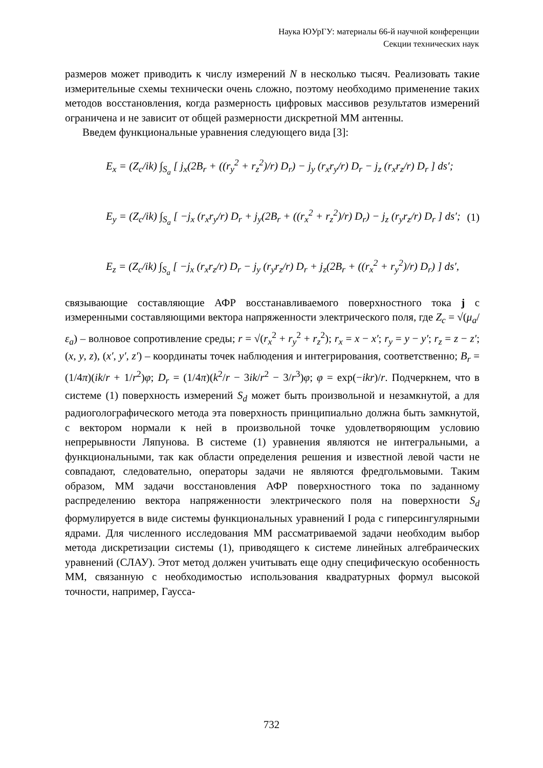Наука ЮУрГУ: материалы 66-й научной конференции
Секции технических наук
размеров может приводить к числу измерений N в несколько тысяч. Реализовать такие измерительные схемы технически очень сложно, поэтому необходимо применение таких методов восстановления, когда размерность цифровых массивов результатов измерений ограничена и не зависит от общей размерности дискретной ММ антенны.
Введем функциональные уравнения следующего вида [3]:
E<sub>x</sub> = (Z<sub>c</sub>/ik) ∫<sub>S<sub>a</sub></sub> [ j<sub>x</sub>(2B<sub>r</sub> + ((r<sub>y</sub><sup>2</sup> + r<sub>z</sub><sup>2</sup>)/r) D<sub>r</sub>) − j<sub>y</sub> (r<sub>x</sub>r<sub>y</sub>/r) D<sub>r</sub> − j<sub>z</sub> (r<sub>x</sub>r<sub>z</sub>/r) D<sub>r</sub> ] ds′;
E<sub>y</sub> = (Z<sub>c</sub>/ik) ∫<sub>S<sub>a</sub></sub> [ −j<sub>x</sub> (r<sub>x</sub>r<sub>y</sub>/r) D<sub>r</sub> + j<sub>y</sub>(2B<sub>r</sub> + ((r<sub>x</sub><sup>2</sup> + r<sub>z</sub><sup>2</sup>)/r) D<sub>r</sub>) − j<sub>z</sub> (r<sub>y</sub>r<sub>z</sub>/r) D<sub>r</sub> ] ds′;
(1)
E<sub>z</sub> = (Z<sub>c</sub>/ik) ∫<sub>S<sub>a</sub></sub> [ −j<sub>x</sub> (r<sub>x</sub>r<sub>z</sub>/r) D<sub>r</sub> − j<sub>y</sub> (r<sub>y</sub>r<sub>z</sub>/r) D<sub>r</sub> + j<sub>z</sub>(2B<sub>r</sub> + ((r<sub>x</sub><sup>2</sup> + r<sub>y</sub><sup>2</sup>)/r) D<sub>r</sub>) ] ds′,
связывающие составляющие АФР восстанавливаемого поверхностного тока j с измеренными составляющими вектора напряженности электрического поля, где Z<sub>c</sub> = √(μ<sub>a</sub>/ε<sub>a</sub>) – волновое сопротивление среды; r = √(r<sub>x</sub><sup>2</sup> + r<sub>y</sub><sup>2</sup> + r<sub>z</sub><sup>2</sup>); r<sub>x</sub> = x − x′; r<sub>y</sub> = y − y′; r<sub>z</sub> = z − z′; (x, y, z), (x′, y′, z′) – координаты точек наблюдения и интегрирования, соответственно; B<sub>r</sub> = (1/4π)(ik/r + 1/r<sup>2</sup>)φ; D<sub>r</sub> = (1/4π)(k<sup>2</sup>/r − 3ik/r<sup>2</sup> − 3/r<sup>3</sup>)φ; φ = exp(−ikr)/r. Подчеркнем, что в системе (1) поверхность измерений S<sub>d</sub> может быть произвольной и незамкнутой, а для радиоголографического метода эта поверхность принципиально должна быть замкнутой, с вектором нормали к ней в произвольной точке удовлетворяющим условию непрерывности Ляпунова. В системе (1) уравнения являются не интегральными, а функциональными, так как области определения решения и известной левой части не совпадают, следовательно, операторы задачи не являются фредгольмовыми. Таким образом, ММ задачи восстановления АФР поверхностного тока по заданному распределению вектора напряженности электрического поля на поверхности S<sub>d</sub> формулируется в виде системы функциональных уравнений I рода с гиперсингулярными ядрами. Для численного исследования ММ рассматриваемой задачи необходим выбор метода дискретизации системы (1), приводящего к системе линейных алгебраических уравнений (СЛАУ). Этот метод должен учитывать еще одну специфическую особенность ММ, связанную с необходимостью использования квадратурных формул высокой точности, например, Гаусса-
732